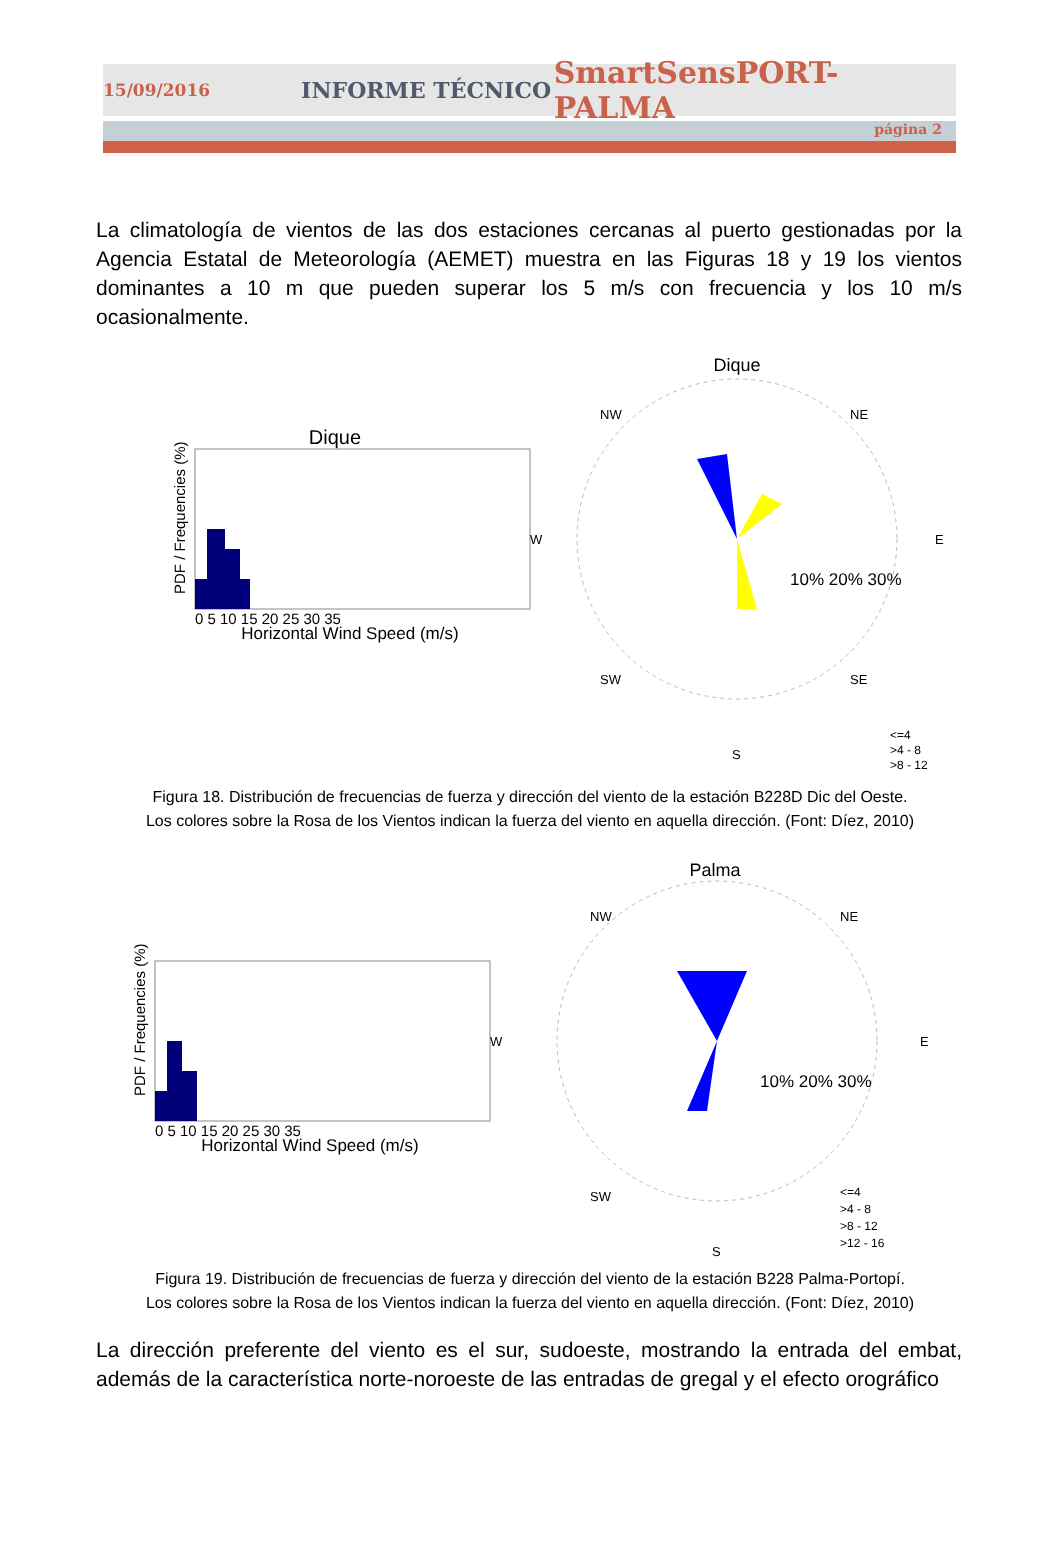15/09/2016 INFORME TÉCNICO SmartSensPORT-PALMA
página 2
La climatología de vientos de las dos estaciones cercanas al puerto gestionadas por la Agencia Estatal de Meteorología (AEMET) muestra en las Figuras 18 y 19 los vientos dominantes a 10 m que pueden superar los 5 m/s con frecuencia y los 10 m/s ocasionalmente.
Dique
PDF / Frequencies (%)
Horizontal Wind Speed (m/s)
0 5 10 15 20 25 30 35
Dique
W
E
NW
NE
SW
SE
S
10% 20% 30%
<=4
>4 - 8
>8 - 12
Figura 18. Distribución de frecuencias de fuerza y dirección del viento de la estación B228D Dic del Oeste.
Los colores sobre la Rosa de los Vientos indican la fuerza del viento en aquella dirección. (Font: Díez, 2010)
Palma
PDF / Frequencies (%)
Horizontal Wind Speed (m/s)
0 5 10 15 20 25 30 35
W
E
NW
NE
SW
S
10% 20% 30%
<=4
>4 - 8
>8 - 12
>12 - 16
Figura 19. Distribución de frecuencias de fuerza y dirección del viento de la estación B228 Palma-Portopí.
Los colores sobre la Rosa de los Vientos indican la fuerza del viento en aquella dirección. (Font: Díez, 2010)
La dirección preferente del viento es el sur, sudoeste, mostrando la entrada del embat, además de la característica norte-noroeste de las entradas de gregal y el efecto orográfico